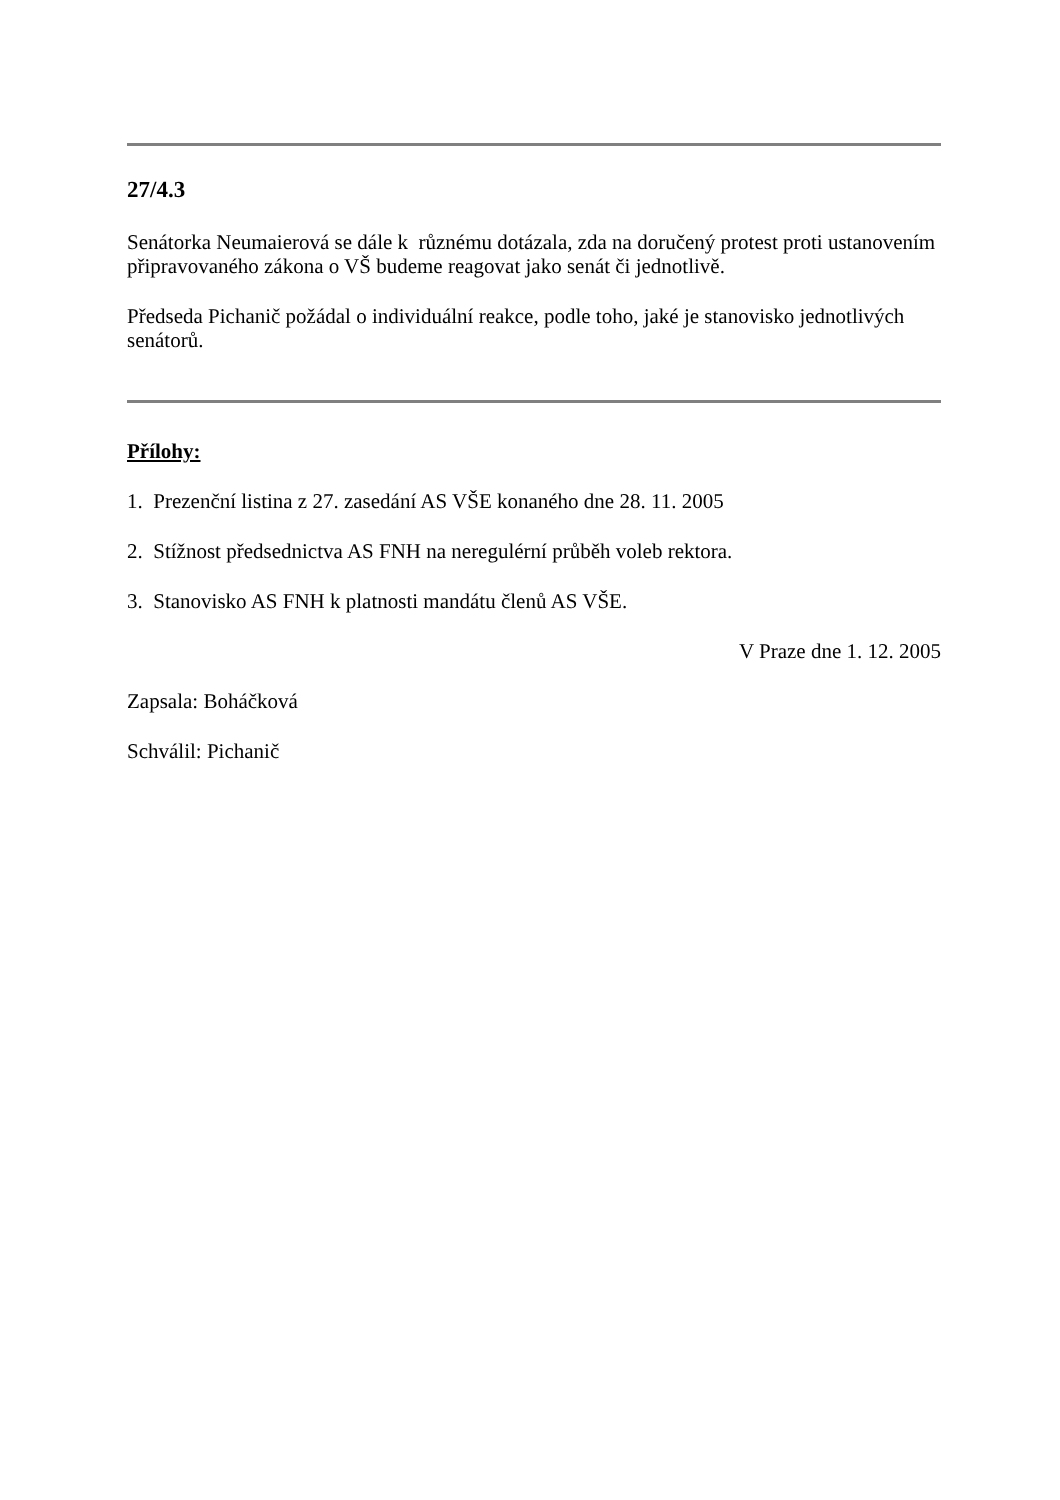27/4.3
Senátorka Neumaierová se dále k různému dotázala, zda na doručený protest proti ustanovením připravovaného zákona o VŠ budeme reagovat jako senát či jednotlivě.
Předseda Pichanič požádal o individuální reakce, podle toho, jaké je stanovisko jednotlivých senátorů.
Přílohy:
1. Prezenční listina z 27. zasedání AS VŠE konaného dne 28. 11. 2005
2. Stížnost předsednictva AS FNH na neregulérní průběh voleb rektora.
3. Stanovisko AS FNH k platnosti mandátu členů AS VŠE.
V Praze dne 1. 12. 2005
Zapsala: Boháčková
Schválil: Pichanič